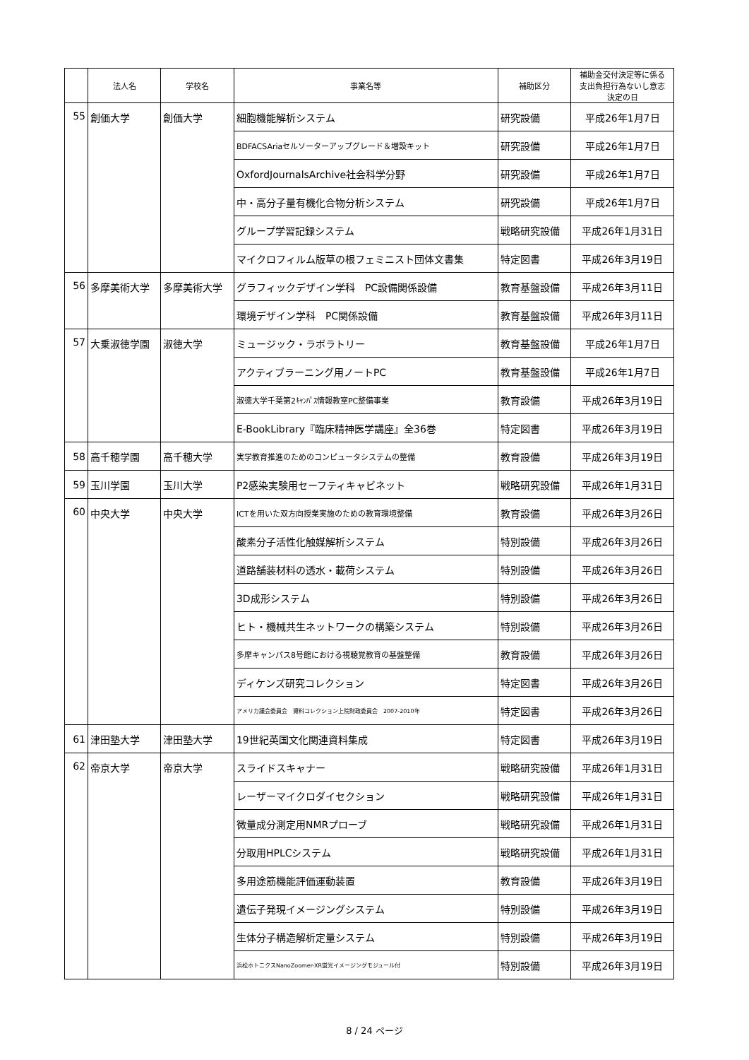| | 法人名 | 学校名 | 事業名等 | 補助区分 | 補助金交付決定等に係る 支出負担行為ないし意志 決定の日 |
| --- | --- | --- | --- | --- | --- |
| 55 | 創価大学 | 創価大学 | 細胞機能解析システム | 研究設備 | 平成26年1月7日 |
| | | | BDFACSAriaセルソーターアップグレード＆増設キット | 研究設備 | 平成26年1月7日 |
| | | | OxfordJournalsArchive社会科学分野 | 研究設備 | 平成26年1月7日 |
| | | | 中・高分子量有機化合物分析システム | 研究設備 | 平成26年1月7日 |
| | | | グループ学習記録システム | 戦略研究設備 | 平成26年1月31日 |
| | | | マイクロフィルム版草の根フェミニスト団体文書集 | 特定図書 | 平成26年3月19日 |
| 56 | 多摩美術大学 | 多摩美術大学 | グラフィックデザイン学科 PC設備関係設備 | 教育基盤設備 | 平成26年3月11日 |
| | | | 環境デザイン学科 PC関係設備 | 教育基盤設備 | 平成26年3月11日 |
| 57 | 大乗淑徳学園 | 淑徳大学 | ミュージック・ラボラトリー | 教育基盤設備 | 平成26年1月7日 |
| | | | アクティブラーニング用ノートPC | 教育基盤設備 | 平成26年1月7日 |
| | | | 淑徳大学千葉第2ｷｬﾝﾊﾟｽ情報教室PC整備事業 | 教育設備 | 平成26年3月19日 |
| | | | E-BookLibrary『臨床精神医学講座』全36巻 | 特定図書 | 平成26年3月19日 |
| 58 | 高千穂学園 | 高千穂大学 | 実学教育推進のためのコンピュータシステムの整備 | 教育設備 | 平成26年3月19日 |
| 59 | 玉川学園 | 玉川大学 | P2感染実験用セーフティキャビネット | 戦略研究設備 | 平成26年1月31日 |
| 60 | 中央大学 | 中央大学 | ICTを用いた双方向授業実施のための教育環境整備 | 教育設備 | 平成26年3月26日 |
| | | | 酸素分子活性化触媒解析システム | 特別設備 | 平成26年3月26日 |
| | | | 道路舗装材料の透水・載荷システム | 特別設備 | 平成26年3月26日 |
| | | | 3D成形システム | 特別設備 | 平成26年3月26日 |
| | | | ヒト・機械共生ネットワークの構築システム | 特別設備 | 平成26年3月26日 |
| | | | 多摩キャンパス8号館における視聴覚教育の基盤整備 | 教育設備 | 平成26年3月26日 |
| | | | ディケンズ研究コレクション | 特定図書 | 平成26年3月26日 |
| | | | アメリカ議会委員会 資料コレクション上院財政委員会 2007-2010年 | 特定図書 | 平成26年3月26日 |
| 61 | 津田塾大学 | 津田塾大学 | 19世紀英国文化関連資料集成 | 特定図書 | 平成26年3月19日 |
| 62 | 帝京大学 | 帝京大学 | スライドスキャナー | 戦略研究設備 | 平成26年1月31日 |
| | | | レーザーマイクロダイセクション | 戦略研究設備 | 平成26年1月31日 |
| | | | 微量成分測定用NMRプローブ | 戦略研究設備 | 平成26年1月31日 |
| | | | 分取用HPLCシステム | 戦略研究設備 | 平成26年1月31日 |
| | | | 多用途筋機能評価運動装置 | 教育設備 | 平成26年3月19日 |
| | | | 遺伝子発現イメージングシステム | 特別設備 | 平成26年3月19日 |
| | | | 生体分子構造解析定量システム | 特別設備 | 平成26年3月19日 |
| | | | 浜松ホトニクスNanoZoomer-XR蛍光イメージングモジュール付 | 特別設備 | 平成26年3月19日 |
8 / 24 ページ